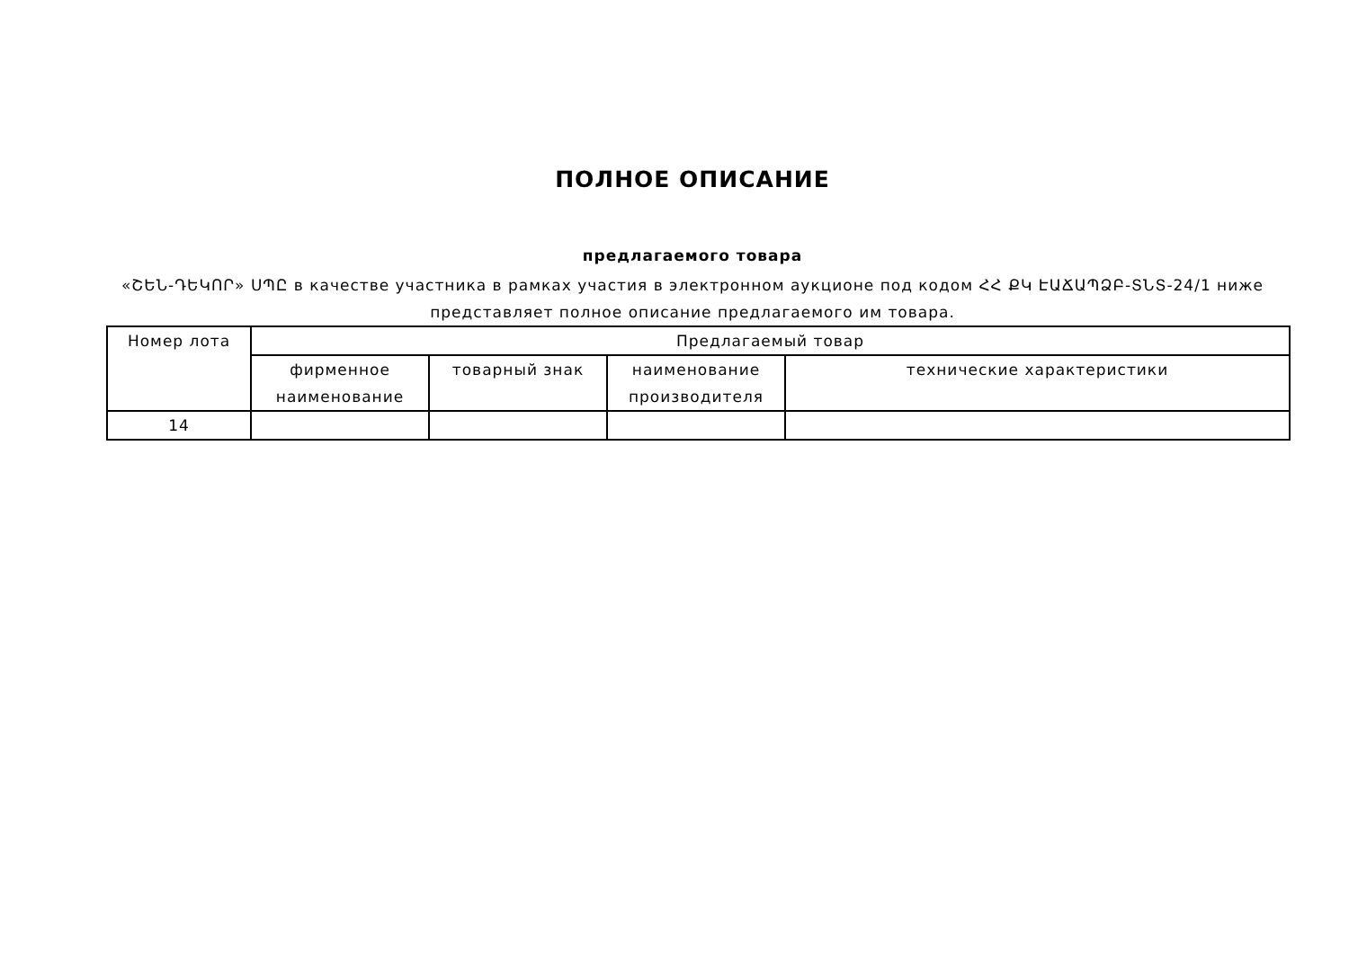ПОЛНОЕ ОПИСАНИЕ
предлагаемого товара
«ՇԵՆ-ԴԵԿՈՐ» ՍՊԸ в качестве участника в рамках участия в электронном аукционе под кодом ՀՀ ՔԿ ԷԱՃԱՊՁԲ-ՏՆՏ-24/1 ниже представляет полное описание предлагаемого им товара.
| Номер лота | Предлагаемый товар | | | |
| --- | --- | --- | --- | --- |
| | фирменное наименование | товарный знак | наименование производителя | технические характеристики |
| 14 | | | | |